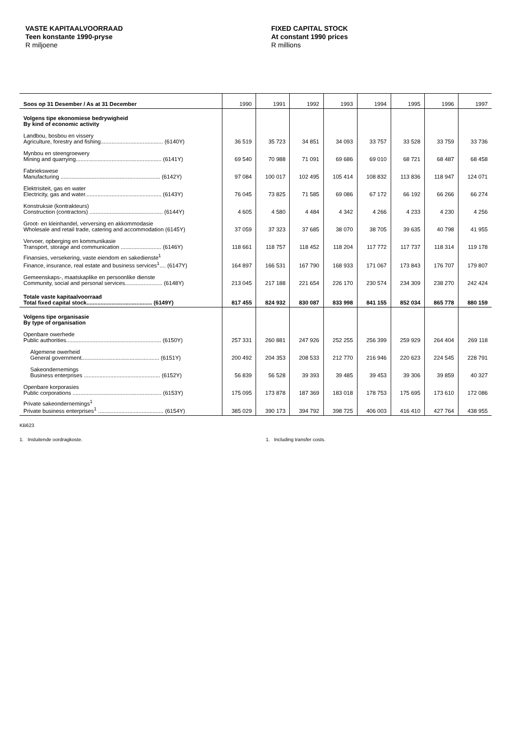VASTE KAPITAALVOORRAAD
Teen konstante 1990-pryse
R miljoene
FIXED CAPITAL STOCK
At constant 1990 prices
R millions
| Soos op 31 Desember / As at 31 December | 1990 | 1991 | 1992 | 1993 | 1994 | 1995 | 1996 | 1997 |
| --- | --- | --- | --- | --- | --- | --- | --- | --- |
| Volgens tipe ekonomiese bedrywigheid By kind of economic activity | | | | | | | | |
| Landbou, bosbou en vissery Agriculture, forestry and fishing........................................ (6140Y) | 36 519 | 35 723 | 34 851 | 34 093 | 33 757 | 33 528 | 33 759 | 33 736 |
| Mynbou en steengroewery Mining and quarrying....................................................... (6141Y) | 69 540 | 70 988 | 71 091 | 69 686 | 69 010 | 68 721 | 68 487 | 68 458 |
| Fabriekswese Manufacturing ................................................................ (6142Y) | 97 084 | 100 017 | 102 495 | 105 414 | 108 832 | 113 836 | 118 947 | 124 071 |
| Elektrisiteit, gas en water Electricity, gas and water................................................. (6143Y) | 76 045 | 73 825 | 71 585 | 69 086 | 67 172 | 66 192 | 66 266 | 66 274 |
| Konstruksie (kontrakteurs) Construction (contractors) ............................................... (6144Y) | 4 605 | 4 580 | 4 484 | 4 342 | 4 266 | 4 233 | 4 230 | 4 256 |
| Groot- en kleinhandel, verversing en akkommodasie Wholesale and retail trade, catering and accommodation (6145Y) | 37 059 | 37 323 | 37 685 | 38 070 | 38 705 | 39 635 | 40 798 | 41 955 |
| Vervoer, opberging en kommunikasie Transport, storage and communication .......................... (6146Y) | 118 661 | 118 757 | 118 452 | 118 204 | 117 772 | 117 737 | 118 314 | 119 178 |
| Finansies, versekering, vaste eiendom en sakedienste<sup>1</sup> Finance, insurance, real estate and business services<sup>1</sup>.... (6147Y) | 164 897 | 166 531 | 167 790 | 168 933 | 171 067 | 173 843 | 176 707 | 179 807 |
| Gemeenskaps-, maatskaplike en persoonlike dienste Community, social and personal services........................ (6148Y) | 213 045 | 217 188 | 221 654 | 226 170 | 230 574 | 234 309 | 238 270 | 242 424 |
| Totale vaste kapitaalvoorraad Total fixed capital stock.......................................... (6149Y) | 817 455 | 824 932 | 830 087 | 833 998 | 841 155 | 852 034 | 865 778 | 880 159 |
| Volgens tipe organisasie By type of organisation | | | | | | | | |
| Openbare owerhede Public authorities............................................................. (6150Y) | 257 331 | 260 881 | 247 926 | 252 255 | 256 399 | 259 929 | 264 404 | 269 118 |
| Algemene owerheid General government.................................................. (6151Y) | 200 492 | 204 353 | 208 533 | 212 770 | 216 946 | 220 623 | 224 545 | 228 791 |
| Sakeondernemings Business enterprises ................................................. (6152Y) | 56 839 | 56 528 | 39 393 | 39 485 | 39 453 | 39 306 | 39 859 | 40 327 |
| Openbare korporasies Public corporations ......................................................... (6153Y) | 175 095 | 173 878 | 187 369 | 183 018 | 178 753 | 175 695 | 173 610 | 172 086 |
| Private sakeondernemings<sup>1</sup> Private business enterprises<sup>1</sup> .......................................... (6154Y) | 385 029 | 390 173 | 394 792 | 398 725 | 406 003 | 416 410 | 427 764 | 438 955 |
KB623
1. Insluitende oordragkoste. 1. Including transfer costs.